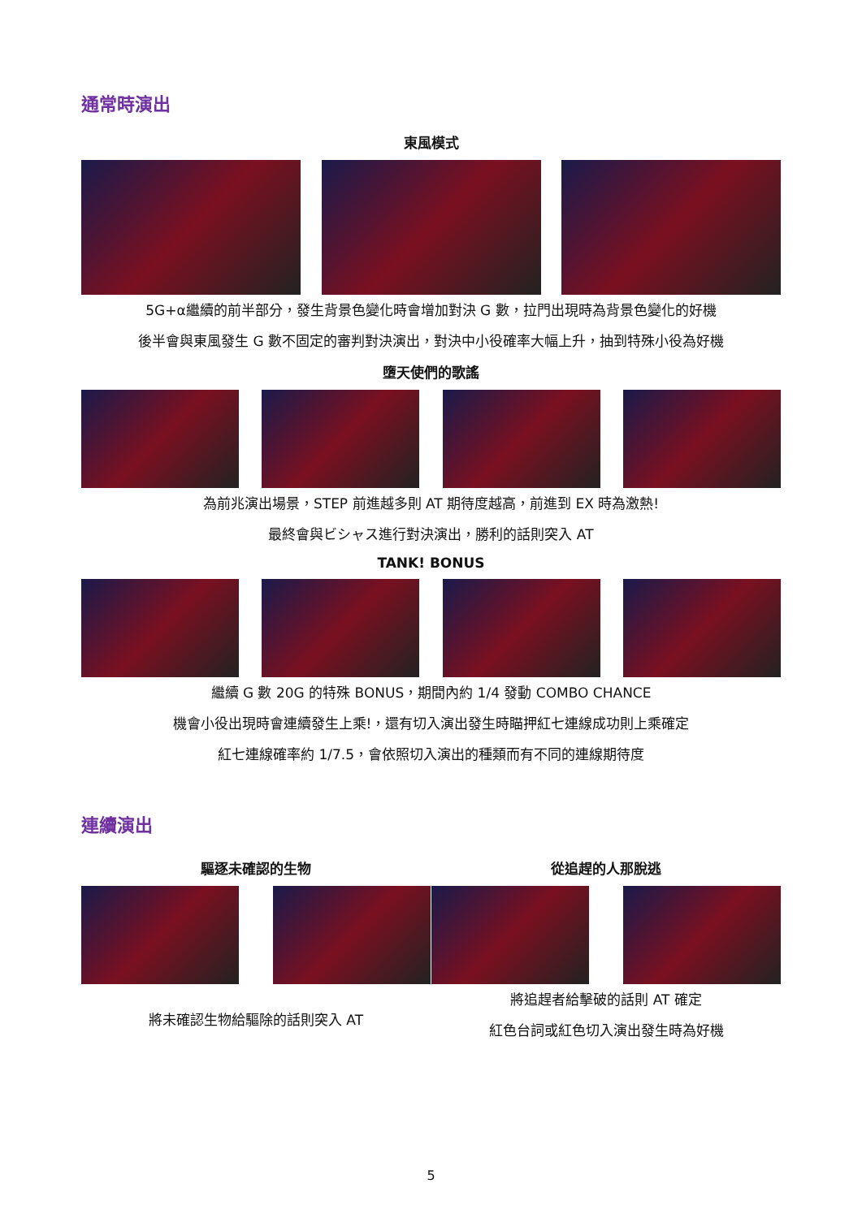通常時演出
東風模式
5G+α繼續的前半部分，發生背景色變化時會增加對決 G 數，拉門出現時為背景色變化的好機
後半會與東風發生 G 數不固定的審判對決演出，對決中小役確率大幅上升，抽到特殊小役為好機
墮天使們的歌謠
為前兆演出場景，STEP 前進越多則 AT 期待度越高，前進到 EX 時為激熱!
最終會與ビシャス進行對決演出，勝利的話則突入 AT
TANK! BONUS
繼續 G 數 20G 的特殊 BONUS，期間內約 1/4 發動 COMBO CHANCE
機會小役出現時會連續發生上乘!，還有切入演出發生時瞄押紅七連線成功則上乘確定
紅七連線確率約 1/7.5，會依照切入演出的種類而有不同的連線期待度
連續演出
驅逐未確認的生物
將未確認生物給驅除的話則突入 AT
從追趕的人那脫逃
將追趕者給擊破的話則 AT 確定
紅色台詞或紅色切入演出發生時為好機
5